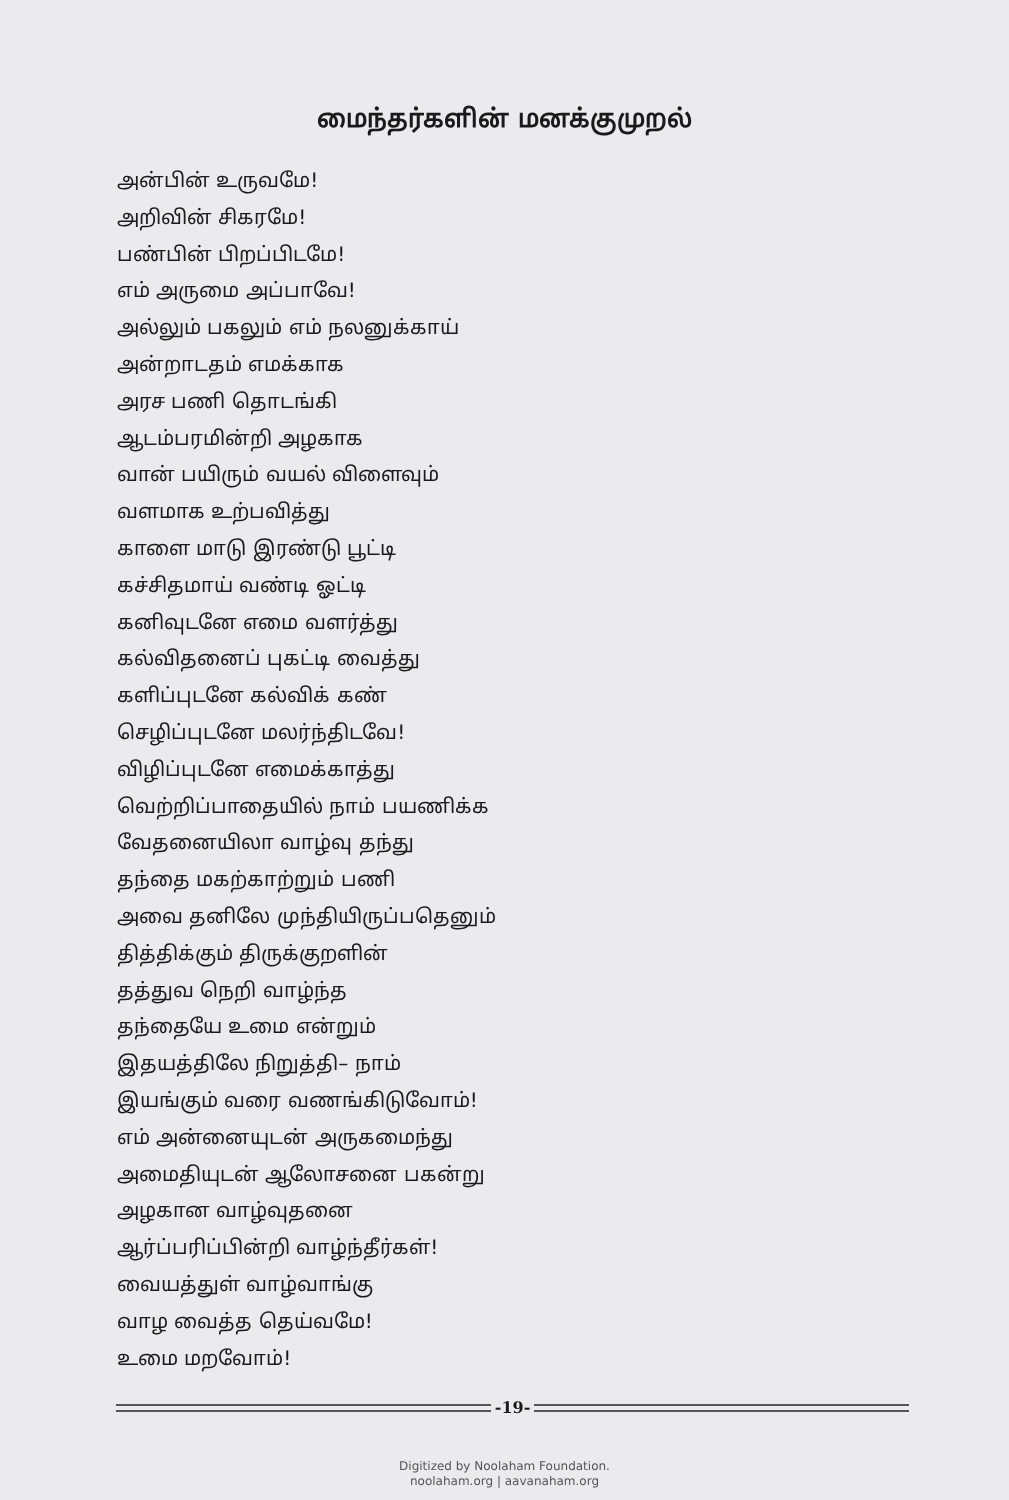மைந்தர்களின் மனக்குமுறல்
அன்பின் உருவமே!
அறிவின் சிகரமே!
பண்பின் பிறப்பிடமே!
எம் அருமை அப்பாவே!
அல்லும் பகலும் எம் நலனுக்காய்
அன்றாடதம் எமக்காக
அரச பணி தொடங்கி
ஆடம்பரமின்றி அழகாக
வான் பயிரும் வயல் விளைவும்
வளமாக உற்பவித்து
காளை மாடு இரண்டு பூட்டி
கச்சிதமாய் வண்டி ஓட்டி
கனிவுடனே எமை வளர்த்து
கல்விதனைப் புகட்டி வைத்து
களிப்புடனே கல்விக் கண்
செழிப்புடனே மலர்ந்திடவே!
விழிப்புடனே எமைக்காத்து
வெற்றிப்பாதையில் நாம் பயணிக்க
வேதனையிலா வாழ்வு தந்து
தந்தை மகற்காற்றும் பணி
அவை தனிலே முந்தியிருப்பதெனும்
தித்திக்கும் திருக்குறளின்
தத்துவ நெறி வாழ்ந்த
தந்தையே உமை என்றும்
இதயத்திலே நிறுத்தி– நாம்
இயங்கும் வரை வணங்கிடுவோம்!
எம் அன்னையுடன் அருகமைந்து
அமைதியுடன் ஆலோசனை பகன்று
அழகான வாழ்வுதனை
ஆர்ப்பரிப்பின்றி வாழ்ந்தீர்கள்!
வையத்துள் வாழ்வாங்கு
வாழ வைத்த தெய்வமே!
உமை மறவோம்!
-19-
Digitized by Noolaham Foundation.
noolaham.org | aavanaham.org